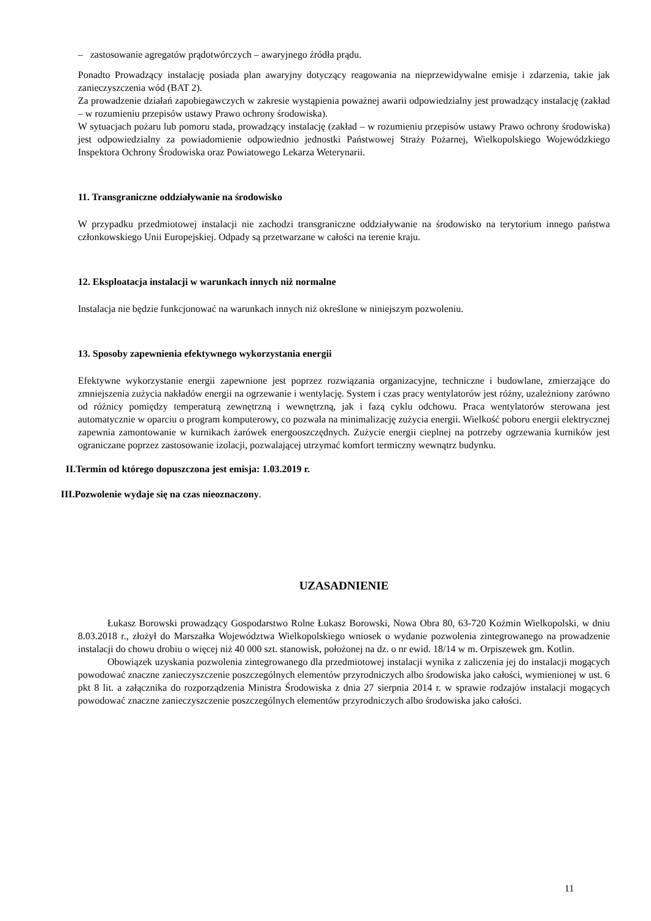– zastosowanie agregatów prądotwórczych – awaryjnego źródła prądu.
Ponadto Prowadzący instalację posiada plan awaryjny dotyczący reagowania na nieprzewidywalne emisje i zdarzenia, takie jak zanieczyszczenia wód (BAT 2).
Za prowadzenie działań zapobiegawczych w zakresie wystąpienia poważnej awarii odpowiedzialny jest prowadzący instalację (zakład – w rozumieniu przepisów ustawy Prawo ochrony środowiska).
W sytuacjach pożaru lub pomoru stada, prowadzący instalację (zakład – w rozumieniu przepisów ustawy Prawo ochrony środowiska) jest odpowiedzialny za powiadomienie odpowiednio jednostki Państwowej Straży Pożarnej, Wielkopolskiego Wojewódzkiego Inspektora Ochrony Środowiska oraz Powiatowego Lekarza Weterynarii.
11. Transgraniczne oddziaływanie na środowisko
W przypadku przedmiotowej instalacji nie zachodzi transgraniczne oddziaływanie na środowisko na terytorium innego państwa członkowskiego Unii Europejskiej. Odpady są przetwarzane w całości na terenie kraju.
12. Eksploatacja instalacji w warunkach innych niż normalne
Instalacja nie będzie funkcjonować na warunkach innych niż określone w niniejszym pozwoleniu.
13. Sposoby zapewnienia efektywnego wykorzystania energii
Efektywne wykorzystanie energii zapewnione jest poprzez rozwiązania organizacyjne, techniczne i budowlane, zmierzające do zmniejszenia zużycia nakładów energii na ogrzewanie i wentylację. System i czas pracy wentylatorów jest różny, uzależniony zarówno od różnicy pomiędzy temperaturą zewnętrzną i wewnętrzną, jak i fazą cyklu odchowu. Praca wentylatorów sterowana jest automatycznie w oparciu o program komputerowy, co pozwala na minimalizację zużycia energii. Wielkość poboru energii elektrycznej zapewnia zamontowanie w kurnikach żarówek energooszczędnych. Zużycie energii cieplnej na potrzeby ogrzewania kurników jest ograniczane poprzez zastosowanie izolacji, pozwalającej utrzymać komfort termiczny wewnątrz budynku.
II.Termin od którego dopuszczona jest emisja: 1.03.2019 r.
III.Pozwolenie wydaje się na czas nieoznaczony.
UZASADNIENIE
Łukasz Borowski prowadzący Gospodarstwo Rolne Łukasz Borowski, Nowa Obra 80, 63-720 Koźmin Wielkopolski, w dniu 8.03.2018 r., złożył do Marszałka Województwa Wielkopolskiego wniosek o wydanie pozwolenia zintegrowanego na prowadzenie instalacji do chowu drobiu o więcej niż 40 000 szt. stanowisk, położonej na dz. o nr ewid. 18/14 w m. Orpiszewek gm. Kotlin.
Obowiązek uzyskania pozwolenia zintegrowanego dla przedmiotowej instalacji wynika z zaliczenia jej do instalacji mogących powodować znaczne zanieczyszczenie poszczególnych elementów przyrodniczych albo środowiska jako całości, wymienionej w ust. 6 pkt 8 lit. a załącznika do rozporządzenia Ministra Środowiska z dnia 27 sierpnia 2014 r. w sprawie rodzajów instalacji mogących powodować znaczne zanieczyszczenie poszczególnych elementów przyrodniczych albo środowiska jako całości.
11